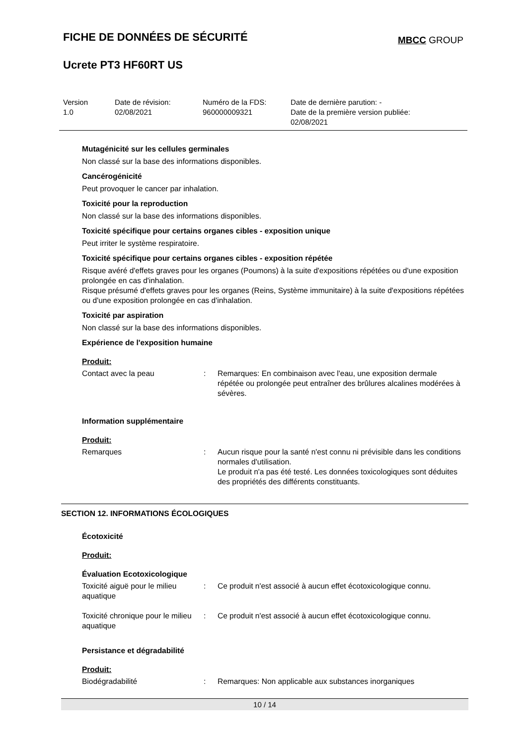FICHE DE DONNÉES DE SÉCURITÉ
MBCC GROUP
Ucrete PT3 HF60RT US
Version
1.0
Date de révision:
02/08/2021
Numéro de la FDS:
960000009321
Date de dernière parution: -
Date de la première version publiée:
02/08/2021
Mutagénicité sur les cellules germinales
Non classé sur la base des informations disponibles.
Cancérogénicité
Peut provoquer le cancer par inhalation.
Toxicité pour la reproduction
Non classé sur la base des informations disponibles.
Toxicité spécifique pour certains organes cibles - exposition unique
Peut irriter le système respiratoire.
Toxicité spécifique pour certains organes cibles - exposition répétée
Risque avéré d'effets graves pour les organes (Poumons) à la suite d'expositions répétées ou d'une exposition prolongée en cas d'inhalation.
Risque présumé d'effets graves pour les organes (Reins, Système immunitaire) à la suite d'expositions répétées ou d'une exposition prolongée en cas d'inhalation.
Toxicité par aspiration
Non classé sur la base des informations disponibles.
Expérience de l'exposition humaine
Produit:
| Contact avec la peau | : | Remarques: En combinaison avec l'eau, une exposition dermale répétée ou prolongée peut entraîner des brûlures alcalines modérées à sévères. |
Information supplémentaire
Produit:
| Remarques | : | Aucun risque pour la santé n'est connu ni prévisible dans les conditions normales d'utilisation. Le produit n'a pas été testé. Les données toxicologiques sont déduites des propriétés des différents constituants. |
SECTION 12. INFORMATIONS ÉCOLOGIQUES
Écotoxicité
Produit:
Évaluation Ecotoxicologique
| Toxicité aiguë pour le milieu aquatique | : | Ce produit n'est associé à aucun effet écotoxicologique connu. |
| Toxicité chronique pour le milieu aquatique | : | Ce produit n'est associé à aucun effet écotoxicologique connu. |
Persistance et dégradabilité
Produit:
| Biodégradabilité | : | Remarques: Non applicable aux substances inorganiques |
10 / 14